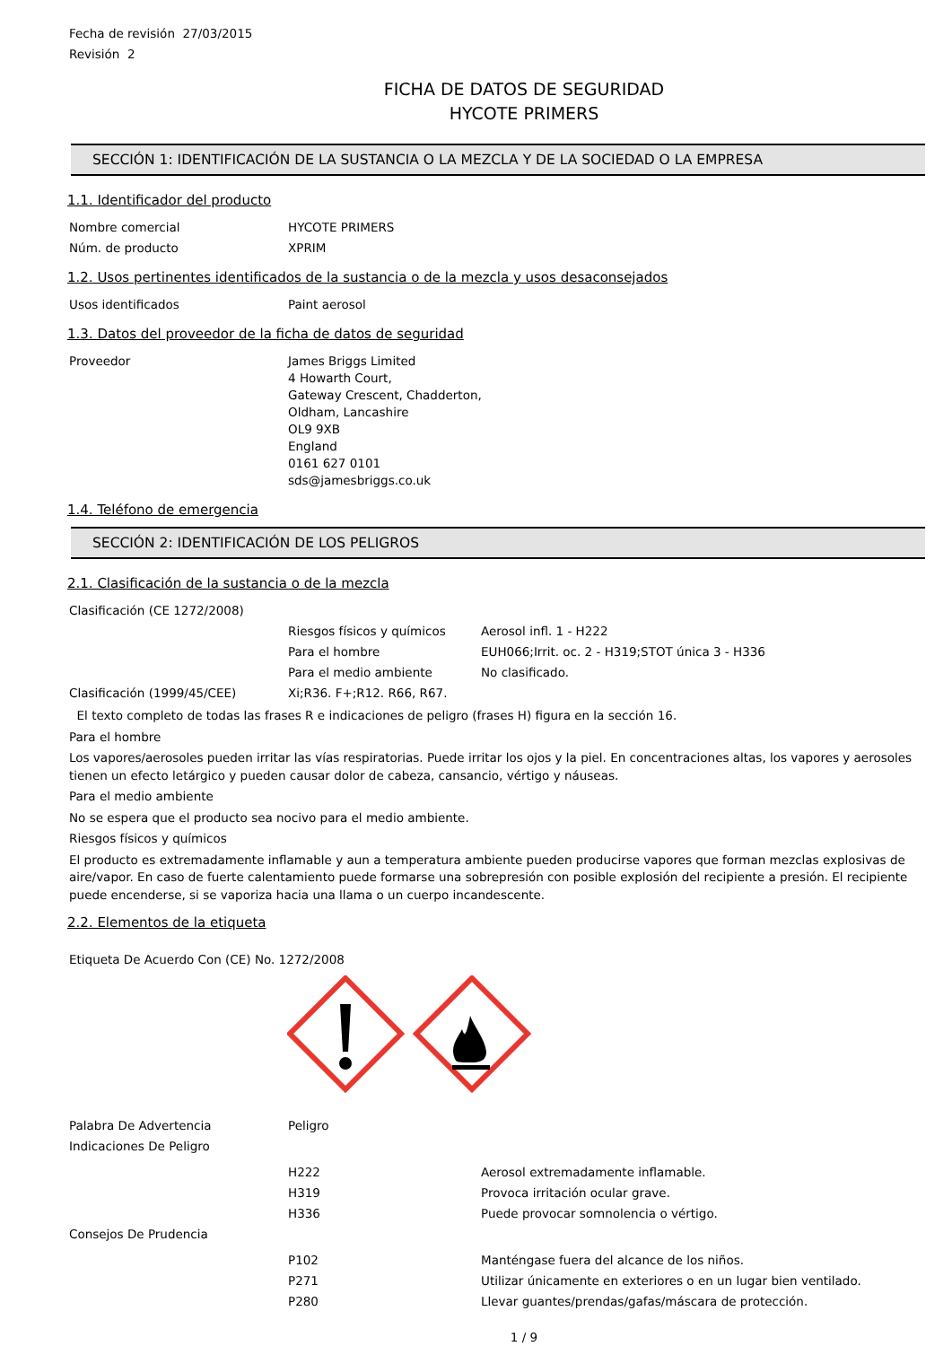Fecha de revisión 27/03/2015
Revisión 2
FICHA DE DATOS DE SEGURIDAD
HYCOTE PRIMERS
SECCIÓN 1: IDENTIFICACIÓN DE LA SUSTANCIA O LA MEZCLA Y DE LA SOCIEDAD O LA EMPRESA
1.1. Identificador del producto
| Nombre comercial | HYCOTE PRIMERS |
| Núm. de producto | XPRIM |
1.2. Usos pertinentes identificados de la sustancia o de la mezcla y usos desaconsejados
| Usos identificados | Paint aerosol |
1.3. Datos del proveedor de la ficha de datos de seguridad
| Proveedor | James Briggs Limited 4 Howarth Court, Gateway Crescent, Chadderton, Oldham, Lancashire OL9 9XB England 0161 627 0101 sds@jamesbriggs.co.uk |
1.4. Teléfono de emergencia
SECCIÓN 2: IDENTIFICACIÓN DE LOS PELIGROS
2.1. Clasificación de la sustancia o de la mezcla
| Clasificación (CE 1272/2008) | | |
| | Riesgos físicos y químicos | Aerosol infl. 1 - H222 |
| | Para el hombre | EUH066;Irrit. oc. 2 - H319;STOT única 3 - H336 |
| | Para el medio ambiente | No clasificado. |
| Clasificación (1999/45/CEE) | Xi;R36. F+;R12. R66, R67. | |
El texto completo de todas las frases R e indicaciones de peligro (frases H) figura en la sección 16.
Para el hombre
Los vapores/aerosoles pueden irritar las vías respiratorias. Puede irritar los ojos y la piel. En concentraciones altas, los vapores y aerosoles tienen un efecto letárgico y pueden causar dolor de cabeza, cansancio, vértigo y náuseas.
Para el medio ambiente
No se espera que el producto sea nocivo para el medio ambiente.
Riesgos físicos y químicos
El producto es extremadamente inflamable y aun a temperatura ambiente pueden producirse vapores que forman mezclas explosivas de aire/vapor. En caso de fuerte calentamiento puede formarse una sobrepresión con posible explosión del recipiente a presión. El recipiente puede encenderse, si se vaporiza hacia una llama o un cuerpo incandescente.
2.2. Elementos de la etiqueta
Etiqueta De Acuerdo Con (CE) No. 1272/2008
| Palabra De Advertencia | Peligro | |
| Indicaciones De Peligro | | |
| | H222 | Aerosol extremadamente inflamable. |
| | H319 | Provoca irritación ocular grave. |
| | H336 | Puede provocar somnolencia o vértigo. |
| Consejos De Prudencia | | |
| | P102 | Manténgase fuera del alcance de los niños. |
| | P271 | Utilizar únicamente en exteriores o en un lugar bien ventilado. |
| | P280 | Llevar guantes/prendas/gafas/máscara de protección. |
1 / 9